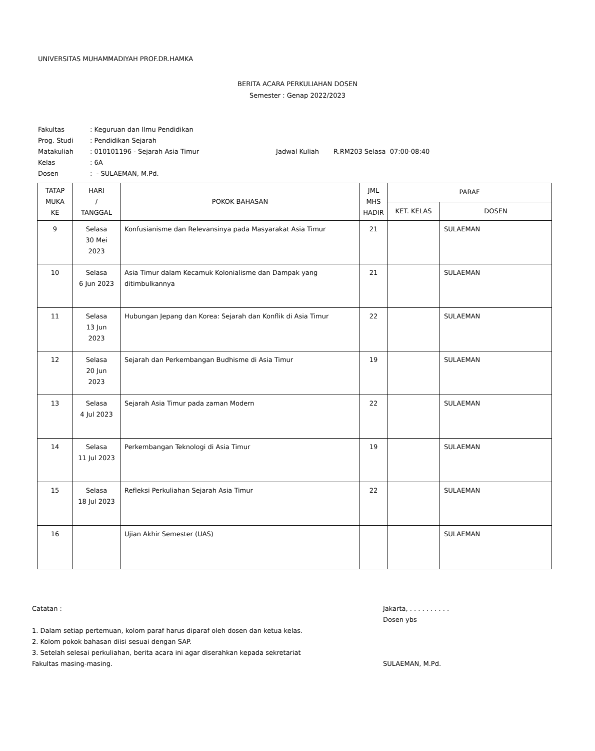UNIVERSITAS MUHAMMADIYAH PROF.DR.HAMKA
BERITA ACARA PERKULIAHAN DOSEN
Semester : Genap 2022/2023
| Fakultas | : Keguruan dan Ilmu Pendidikan | |
| Prog. Studi | : Pendidikan Sejarah | |
| Matakuliah | : 010101196 - Sejarah Asia Timur | Jadwal Kuliah R.RM203 Selasa 07:00-08:40 |
| Kelas | : 6A | |
| Dosen | : - SULAEMAN, M.Pd. | |
| TATAP MUKA KE | HARI / TANGGAL | POKOK BAHASAN | JML MHS HADIR | PARAF | |
| --- | --- | --- | --- | --- | --- |
| | | | | KET. KELAS | DOSEN |
| 9 | Selasa 30 Mei 2023 | Konfusianisme dan Relevansinya pada Masyarakat Asia Timur | 21 | | SULAEMAN |
| 10 | Selasa 6 Jun 2023 | Asia Timur dalam Kecamuk Kolonialisme dan Dampak yang ditimbulkannya | 21 | | SULAEMAN |
| 11 | Selasa 13 Jun 2023 | Hubungan Jepang dan Korea: Sejarah dan Konflik di Asia Timur | 22 | | SULAEMAN |
| 12 | Selasa 20 Jun 2023 | Sejarah dan Perkembangan Budhisme di Asia Timur | 19 | | SULAEMAN |
| 13 | Selasa 4 Jul 2023 | Sejarah Asia Timur pada zaman Modern | 22 | | SULAEMAN |
| 14 | Selasa 11 Jul 2023 | Perkembangan Teknologi di Asia Timur | 19 | | SULAEMAN |
| 15 | Selasa 18 Jul 2023 | Refleksi Perkuliahan Sejarah Asia Timur | 22 | | SULAEMAN |
| 16 | | Ujian Akhir Semester (UAS) | | | SULAEMAN |
Catatan :
1. Dalam setiap pertemuan, kolom paraf harus diparaf oleh dosen dan ketua kelas.
2. Kolom pokok bahasan diisi sesuai dengan SAP.
3. Setelah selesai perkuliahan, berita acara ini agar diserahkan kepada sekretariat Fakultas masing-masing.
Jakarta, . . . . . . . . . .
Dosen ybs
SULAEMAN, M.Pd.